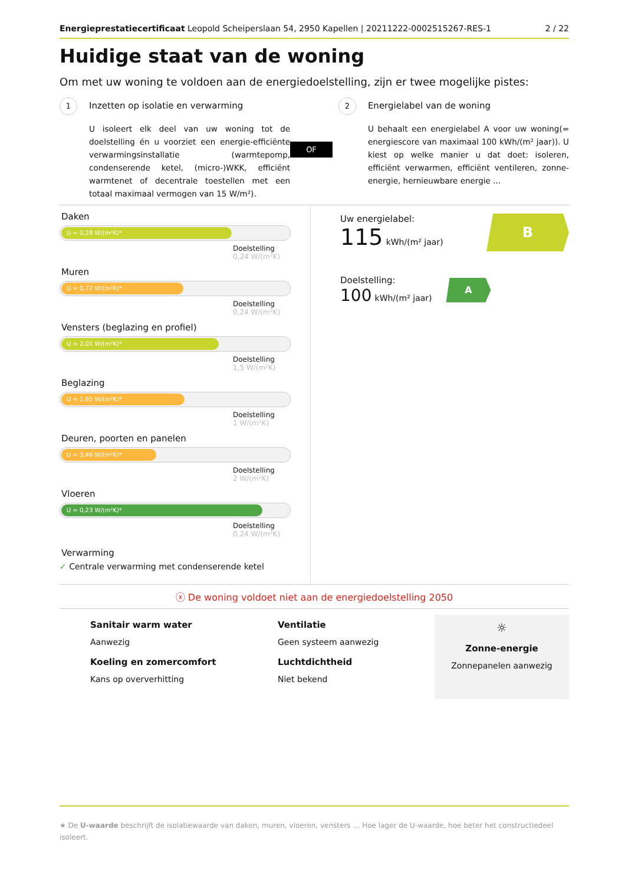Energieprestatiecertificaat Leopold Scheiperslaan 54, 2950 Kapellen | 20211222-0002515267-RES-1
2 / 22
Huidige staat van de woning
Om met uw woning te voldoen aan de energiedoelstelling, zijn er twee mogelijke pistes:
1 Inzetten op isolatie en verwarming
U isoleert elk deel van uw woning tot de doelstelling én u voorziet een energie-efficiënte verwarmingsinstallatie (warmtepomp, condenserende ketel, (micro-)WKK, efficiënt warmtenet of decentrale toestellen met een totaal maximaal vermogen van 15 W/m²).
OF
2 Energielabel van de woning
U behaalt een energielabel A voor uw woning(= energiescore van maximaal 100 kWh/(m² jaar)). U kiest op welke manier u dat doet: isoleren, efficiënt verwarmen, efficiënt ventileren, zonne-energie, hernieuwbare energie …
Daken
U = 0,28 W/(m²K)*
Doelstelling
0,24 W/(m²K)
Muren
U = 0,72 W/(m²K)*
Doelstelling
0,24 W/(m²K)
Vensters (beglazing en profiel)
U = 2,01 W/(m²K)*
Doelstelling
1,5 W/(m²K)
Beglazing
U = 1,95 W/(m²K)*
Doelstelling
1 W/(m²K)
Deuren, poorten en panelen
U = 3,46 W/(m²K)*
Doelstelling
2 W/(m²K)
Vloeren
U = 0,23 W/(m²K)*
Doelstelling
0,24 W/(m²K)
Verwarming
✓ Centrale verwarming met condenserende ketel
Uw energielabel:
115 kWh/(m² jaar)
B
Doelstelling:
100 kWh/(m² jaar)
A
ⓧ De woning voldoet niet aan de energiedoelstelling 2050
Sanitair warm water
Aanwezig
Koeling en zomercomfort
Kans op oververhitting
Ventilatie
Geen systeem aanwezig
Luchtdichtheid
Niet bekend
☼
Zonne-energie
Zonnepanelen aanwezig
★ De U-waarde beschrijft de isolatiewaarde van daken, muren, vloeren, vensters … Hoe lager de U-waarde, hoe beter het constructiedeel isoleert.